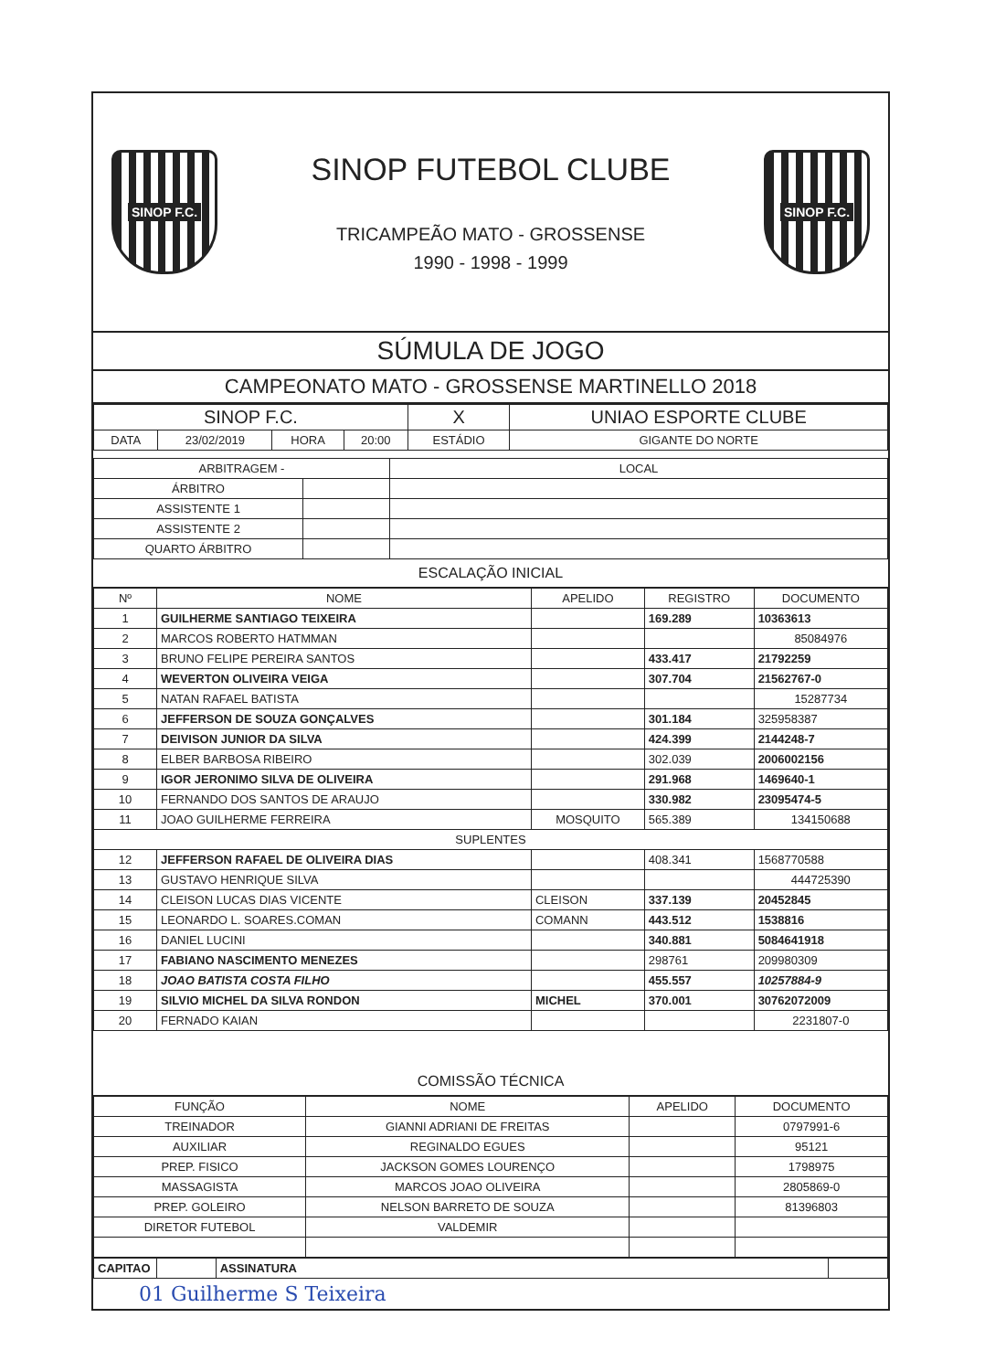SINOP F.C.
SINOP FUTEBOL CLUBE
TRICAMPEÃO MATO - GROSSENSE
1990 - 1998 - 1999
SINOP F.C.
SÚMULA DE JOGO
CAMPEONATO MATO - GROSSENSE MARTINELLO 2018
| SINOP F.C. | | | | X | UNIAO ESPORTE CLUBE |
| DATA | 23/02/2019 | HORA | 20:00 | ESTÁDIO | GIGANTE DO NORTE |
| ARBITRAGEM - | | LOCAL |
| --- | --- | --- |
| ÁRBITRO | | |
| ASSISTENTE 1 | | |
| ASSISTENTE 2 | | |
| QUARTO ÁRBITRO | | |
ESCALAÇÃO INICIAL
| Nº | NOME | APELIDO | REGISTRO | DOCUMENTO |
| --- | --- | --- | --- | --- |
| 1 | GUILHERME SANTIAGO TEIXEIRA | | 169.289 | 10363613 |
| 2 | MARCOS ROBERTO HATMMAN | | | 85084976 |
| 3 | BRUNO FELIPE PEREIRA SANTOS | | 433.417 | 21792259 |
| 4 | WEVERTON OLIVEIRA VEIGA | | 307.704 | 21562767-0 |
| 5 | NATAN RAFAEL BATISTA | | | 15287734 |
| 6 | JEFFERSON DE SOUZA GONÇALVES | | 301.184 | 325958387 |
| 7 | DEIVISON JUNIOR DA SILVA | | 424.399 | 2144248-7 |
| 8 | ELBER BARBOSA RIBEIRO | | 302.039 | 2006002156 |
| 9 | IGOR JERONIMO SILVA DE OLIVEIRA | | 291.968 | 1469640-1 |
| 10 | FERNANDO DOS SANTOS DE ARAUJO | | 330.982 | 23095474-5 |
| 11 | JOAO GUILHERME FERREIRA | MOSQUITO | 565.389 | 134150688 |
| SUPLENTES | | | | |
| 12 | JEFFERSON RAFAEL DE OLIVEIRA DIAS | | 408.341 | 1568770588 |
| 13 | GUSTAVO HENRIQUE SILVA | | | 444725390 |
| 14 | CLEISON LUCAS DIAS VICENTE | CLEISON | 337.139 | 20452845 |
| 15 | LEONARDO L. SOARES.COMAN | COMANN | 443.512 | 1538816 |
| 16 | DANIEL LUCINI | | 340.881 | 5084641918 |
| 17 | FABIANO NASCIMENTO MENEZES | | 298761 | 209980309 |
| 18 | JOAO BATISTA COSTA FILHO | | 455.557 | 10257884-9 |
| 19 | SILVIO MICHEL DA SILVA RONDON | MICHEL | 370.001 | 30762072009 |
| 20 | FERNADO KAIAN | | | 2231807-0 |
COMISSÃO TÉCNICA
| FUNÇÃO | NOME | APELIDO | DOCUMENTO |
| --- | --- | --- | --- |
| TREINADOR | GIANNI ADRIANI DE FREITAS | | 0797991-6 |
| AUXILIAR | REGINALDO EGUES | | 95121 |
| PREP. FISICO | JACKSON GOMES LOURENÇO | | 1798975 |
| MASSAGISTA | MARCOS JOAO OLIVEIRA | | 2805869-0 |
| PREP. GOLEIRO | NELSON BARRETO DE SOUZA | | 81396803 |
| DIRETOR FUTEBOL | VALDEMIR | | |
| CAPITAO | | ASSINATURA | |
01 Guilherme S Teixeira